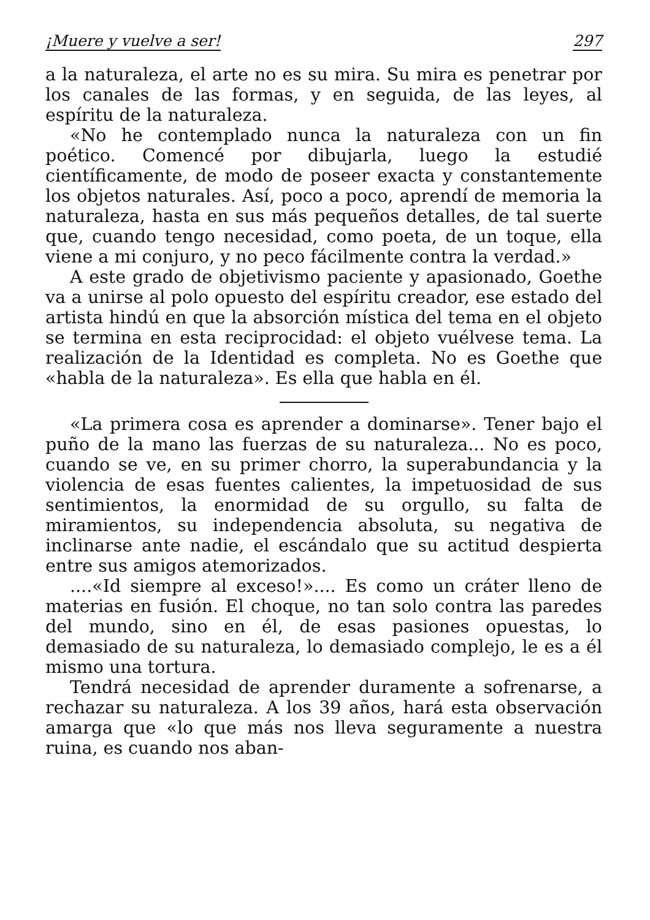¡Muere y vuelve a ser! 297
a la naturaleza, el arte no es su mira. Su mira es penetrar por los canales de las formas, y en seguida, de las leyes, al espíritu de la naturaleza.
«No he contemplado nunca la naturaleza con un fin poético. Comencé por dibujarla, luego la estudié científicamente, de modo de poseer exacta y constantemente los objetos naturales. Así, poco a poco, aprendí de memoria la naturaleza, hasta en sus más pequeños detalles, de tal suerte que, cuando tengo necesidad, como poeta, de un toque, ella viene a mi conjuro, y no peco fácilmente contra la verdad.»
A este grado de objetivismo paciente y apasionado, Goethe va a unirse al polo opuesto del espíritu creador, ese estado del artista hindú en que la absorción mística del tema en el objeto se termina en esta reciprocidad: el objeto vuélvese tema. La realización de la Identidad es completa. No es Goethe que «habla de la naturaleza». Es ella que habla en él.
«La primera cosa es aprender a dominarse». Tener bajo el puño de la mano las fuerzas de su naturaleza... No es poco, cuando se ve, en su primer chorro, la superabundancia y la violencia de esas fuentes calientes, la impetuosidad de sus sentimientos, la enormidad de su orgullo, su falta de miramientos, su independencia absoluta, su negativa de inclinarse ante nadie, el escándalo que su actitud despierta entre sus amigos atemorizados.
....«Id siempre al exceso!».... Es como un cráter lleno de materias en fusión. El choque, no tan solo contra las paredes del mundo, sino en él, de esas pasiones opuestas, lo demasiado de su naturaleza, lo demasiado complejo, le es a él mismo una tortura.
Tendrá necesidad de aprender duramente a sofrenarse, a rechazar su naturaleza. A los 39 años, hará esta observación amarga que «lo que más nos lleva seguramente a nuestra ruina, es cuando nos aban-